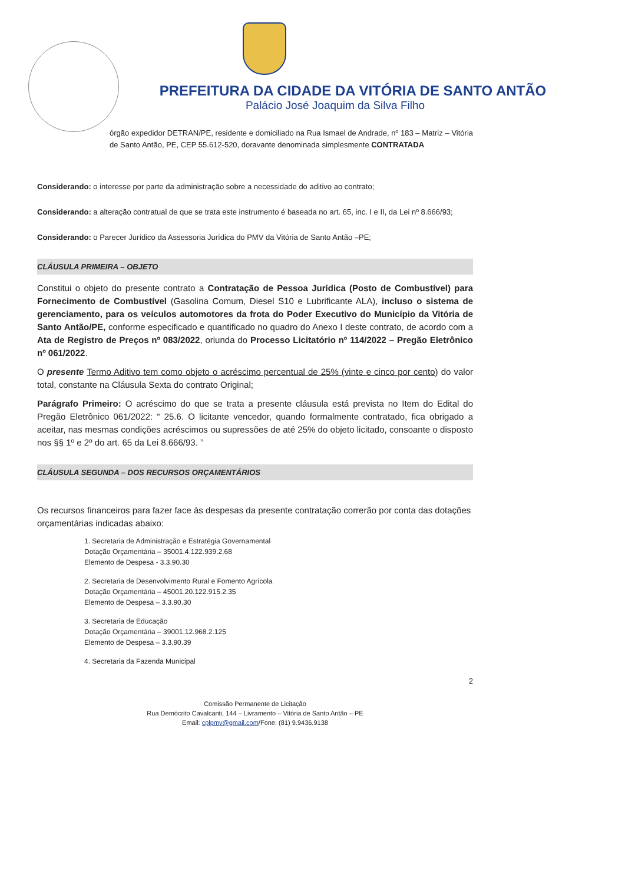PREFEITURA DA CIDADE DA VITÓRIA DE SANTO ANTÃO
Palácio José Joaquim da Silva Filho
órgão expedidor DETRAN/PE, residente e domiciliado na Rua Ismael de Andrade, nº 183 – Matriz – Vitória de Santo Antão, PE, CEP 55.612-520, doravante denominada simplesmente CONTRATADA
Considerando: o interesse por parte da administração sobre a necessidade do aditivo ao contrato;
Considerando: a alteração contratual de que se trata este instrumento é baseada no art. 65, inc. I e II, da Lei nº 8.666/93;
Considerando: o Parecer Jurídico da Assessoria Jurídica do PMV da Vitória de Santo Antão –PE;
CLÁUSULA PRIMEIRA – OBJETO
Constitui o objeto do presente contrato a Contratação de Pessoa Jurídica (Posto de Combustível) para Fornecimento de Combustível (Gasolina Comum, Diesel S10 e Lubrificante ALA), incluso o sistema de gerenciamento, para os veículos automotores da frota do Poder Executivo do Município da Vitória de Santo Antão/PE, conforme especificado e quantificado no quadro do Anexo I deste contrato, de acordo com a Ata de Registro de Preços nº 083/2022, oriunda do Processo Licitatório nº 114/2022 – Pregão Eletrônico nº 061/2022.
O presente Termo Aditivo tem como objeto o acréscimo percentual de 25% (vinte e cinco por cento) do valor total, constante na Cláusula Sexta do contrato Original;
Parágrafo Primeiro: O acréscimo do que se trata a presente cláusula está prevista no Item do Edital do Pregão Eletrônico 061/2022: “ 25.6. O licitante vencedor, quando formalmente contratado, fica obrigado a aceitar, nas mesmas condições acréscimos ou supressões de até 25% do objeto licitado, consoante o disposto nos §§ 1º e 2º do art. 65 da Lei 8.666/93. ”
CLÁUSULA SEGUNDA – DOS RECURSOS ORÇAMENTÁRIOS
Os recursos financeiros para fazer face às despesas da presente contratação correrão por conta das dotações orçamentárias indicadas abaixo:
1. Secretaria de Administração e Estratégia Governamental
Dotação Orçamentária – 35001.4.122.939.2.68
Elemento de Despesa - 3.3.90.30
2. Secretaria de Desenvolvimento Rural e Fomento Agrícola
Dotação Orçamentária – 45001.20.122.915.2.35
Elemento de Despesa – 3.3.90.30
3. Secretaria de Educação
Dotação Orçamentária – 39001.12.968.2.125
Elemento de Despesa – 3.3.90.39
4. Secretaria da Fazenda Municipal
2
Comissão Permanente de Licitação
Rua Demócrito Cavalcanti, 144 – Livramento – Vitória de Santo Antão – PE
Email: cplpmv@gmail.com/Fone: (81) 9.9436.9138